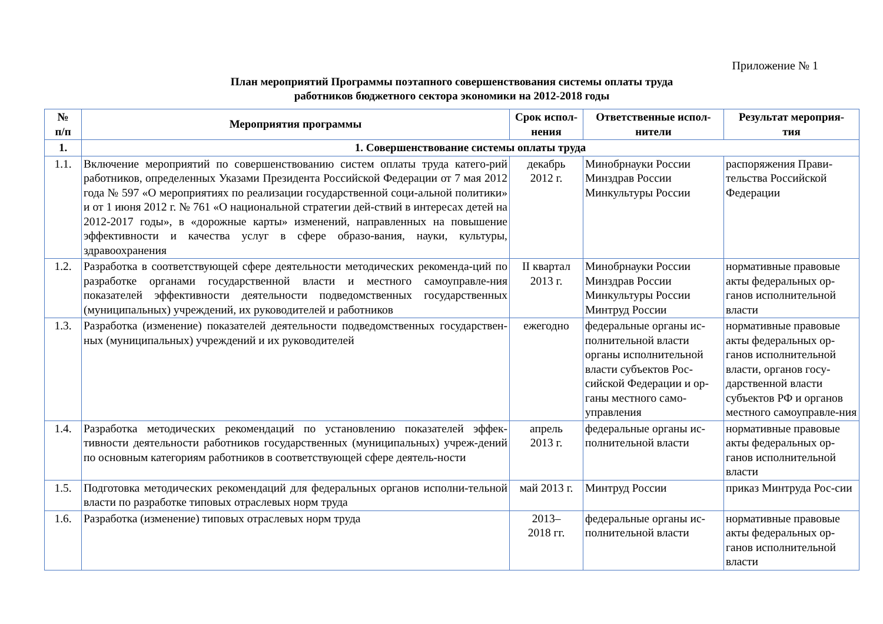Приложение № 1
План мероприятий Программы поэтапного совершенствования системы оплаты труда
работников бюджетного сектора экономики на 2012-2018 годы
| № п/п | Мероприятия программы | Срок испол- нения | Ответственные испол- нители | Результат мероприя- тия |
| --- | --- | --- | --- | --- |
| 1. | 1. Совершенствование системы оплаты труда | | | |
| 1.1. | Включение мероприятий по совершенствованию систем оплаты труда катего-рий работников, определенных Указами Президента Российской Федерации от 7 мая 2012 года № 597 «О мероприятиях по реализации государственной соци-альной политики» и от 1 июня 2012 г. № 761 «О национальной стратегии дей-ствий в интересах детей на 2012-2017 годы», в «дорожные карты» изменений, направленных на повышение эффективности и качества услуг в сфере образо-вания, науки, культуры, здравоохранения | декабрь 2012 г. | Минобрнауки России Минздрав России Минкультуры России | распоряжения Прави-тельства Российской Федерации |
| 1.2. | Разработка в соответствующей сфере деятельности методических рекоменда-ций по разработке органами государственной власти и местного самоуправле-ния показателей эффективности деятельности подведомственных государственных (муниципальных) учреждений, их руководителей и работников | II квартал 2013 г. | Минобрнауки России Минздрав России Минкультуры России Минтруд России | нормативные правовые акты федеральных ор-ганов исполнительной власти |
| 1.3. | Разработка (изменение) показателей деятельности подведомственных государствен-ных (муниципальных) учреждений и их руководителей | ежегодно | федеральные органы ис-полнительной власти органы исполнительной власти субъектов Рос-сийской Федерации и ор-ганы местного само-управления | нормативные правовые акты федеральных ор-ганов исполнительной власти, органов госу-дарственной власти субъектов РФ и органов местного самоуправле-ния |
| 1.4. | Разработка методических рекомендаций по установлению показателей эффек-тивности деятельности работников государственных (муниципальных) учреж-дений по основным категориям работников в соответствующей сфере деятель-ности | апрель 2013 г. | федеральные органы ис-полнительной власти | нормативные правовые акты федеральных ор-ганов исполнительной власти |
| 1.5. | Подготовка методических рекомендаций для федеральных органов исполни-тельной власти по разработке типовых отраслевых норм труда | май 2013 г. | Минтруд России | приказ Минтруда Рос-сии |
| 1.6. | Разработка (изменение) типовых отраслевых норм труда | 2013– 2018 гг. | федеральные органы ис-полнительной власти | нормативные правовые акты федеральных ор-ганов исполнительной власти |